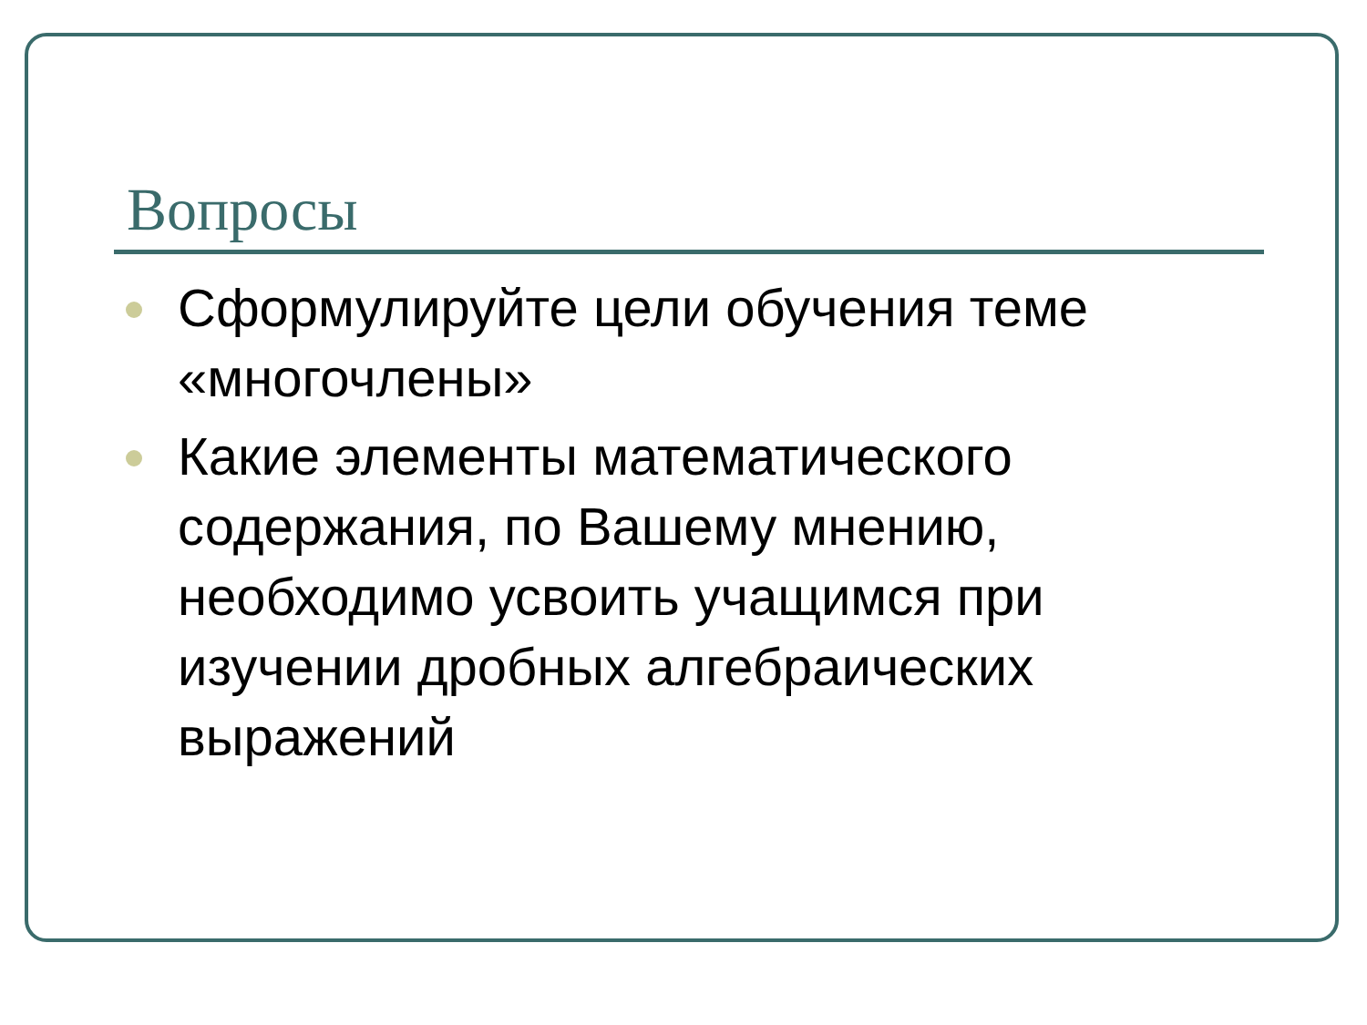Вопросы
Сформулируйте цели обучения теме «многочлены»
Какие элементы математического содержания, по Вашему мнению, необходимо усвоить учащимся при изучении дробных алгебраических выражений